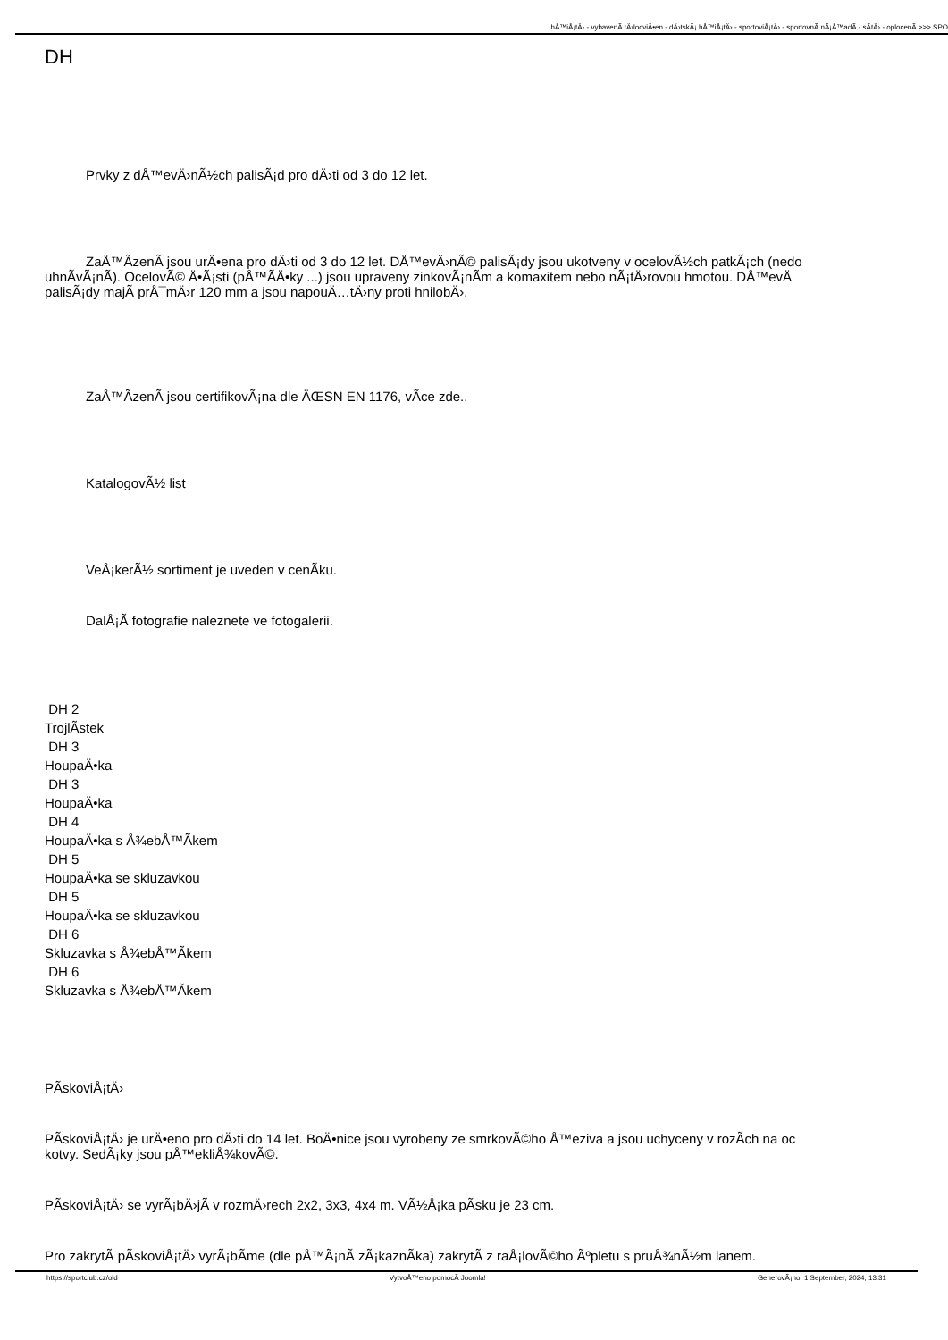hÅ™iÅ¡tÄ› - vybavenÃ­ tÄ›locviÄ•en - dÄ›tskÃ¡ hÅ™iÅ¡tÄ› - sportoviÅ¡tÄ› - sportovnÃ­ nÃ¡Å™adÃ­ - sÃ­tÄ› - oplocenÃ­ >>> SPO
DH
Prvky z dÅ™evÄ›nÃ½ch palisÃ¡d pro dÄ›ti od 3 do 12 let.
ZaÅ™Ã­zenÃ­ jsou urÄ•ena pro dÄ›ti od 3 do 12 let. DÅ™evÄ›nÃ© palisÃ¡dy jsou ukotveny v ocelovÃ½ch patkÃ¡ch (nedo
uhnÃ­vÃ¡nÃ­). OcelovÃ© Ä•Ã¡sti (pÅ™Ã­Ä•ky ...) jsou upraveny zinkovÃ¡nÃ­m a komaxitem nebo nÃ¡tÄ›rovou hmotou. DÅ™evÄ
palisÃ¡dy majÃ­ prÅ¯mÄ›r 120 mm a jsou napouÄ…tÄ›ny proti hnilobÄ›.
ZaÅ™Ã­zenÃ­ jsou certifikovÃ¡na dle ÄŒSN EN 1176, vÃ­ce zde..
KatalogovÃ½ list
VeÅ¡kerÃ½ sortiment je uveden v cenÃ­ku.
DalÅ¡Ã­ fotografie naleznete ve fotogalerii.
DH 2
TrojlÃ­stek
DH 3
HoupaÄ•ka
DH 3
HoupaÄ•ka
DH 4
HoupaÄ•ka s Å¾ebÅ™Ã­kem
DH 5
HoupaÄ•ka se skluzavkou
DH 5
HoupaÄ•ka se skluzavkou
DH 6
Skluzavka s Å¾ebÅ™Ã­kem
DH 6
Skluzavka s Å¾ebÅ™Ã­kem
PÃ­skoviÅ¡tÄ›
PÃ­skoviÅ¡tÄ› je urÄ•eno pro dÄ›ti do 14 let. BoÄ•nice jsou vyrobeny ze smrkovÃ©ho Å™eziva a jsou uchyceny v rozÃ­ch na oc
kotvy. SedÃ¡ky jsou pÅ™ekliÅ¾kovÃ©.
PÃ­skoviÅ¡tÄ› se vyrÃ¡bÄ›jÃ­ v rozmÄ›rech 2x2, 3x3, 4x4 m. VÃ½Å¡ka pÃ­sku je 23 cm.
Pro zakrytÃ­ pÃ­skoviÅ¡tÄ› vyrÃ¡bÃ­me (dle pÅ™Ã¡nÃ­ zÃ¡kaznÃ­ka) zakrytÃ­ z raÅ¡lovÃ©ho Ãºpletu s pruÅ¾nÃ½m lanem.
https://sportclub.cz/old VytvoÅ™eno pomocÃ­ Joomla! GenerovÃ¡no: 1 September, 2024, 13:31